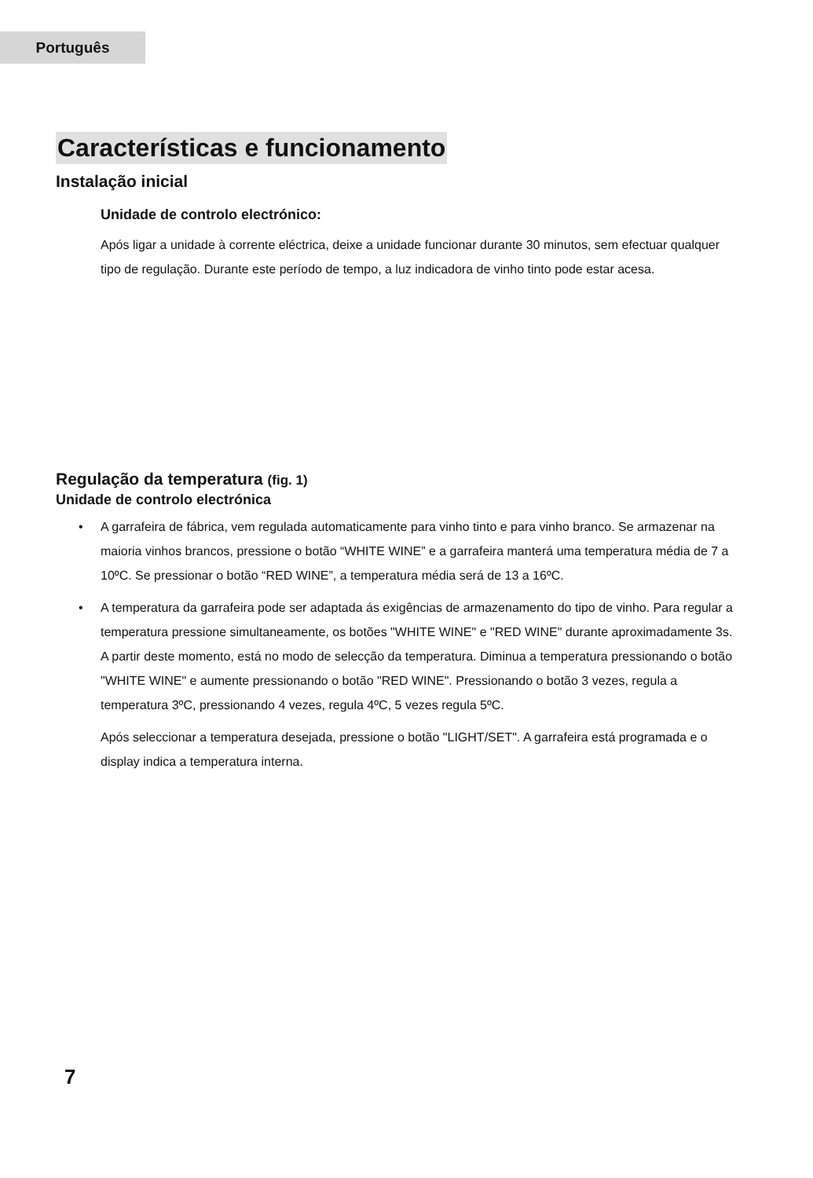Português
Características e funcionamento
Instalação inicial
Unidade de controlo electrónico:
Após ligar a unidade à corrente eléctrica, deixe a unidade funcionar durante 30 minutos, sem efectuar qualquer tipo de regulação. Durante este período de tempo, a luz indicadora de vinho tinto pode estar acesa.
Regulação da temperatura (fig. 1)
Unidade de controlo electrónica
• A garrafeira de fábrica, vem regulada automaticamente para vinho tinto e para vinho branco. Se armazenar na maioria vinhos brancos, pressione o botão “WHITE WINE” e a garrafeira manterá uma temperatura média de 7 a 10ºC. Se pressionar o botão “RED WINE”, a temperatura média será de 13 a 16ºC.
• A temperatura da garrafeira pode ser adaptada ás exigências de armazenamento do tipo de vinho. Para regular a temperatura pressione simultaneamente, os botões "WHITE WINE" e "RED WINE" durante aproximadamente 3s. A partir deste momento, está no modo de selecção da temperatura. Diminua a temperatura pressionando o botão "WHITE WINE" e aumente pressionando o botão "RED WINE". Pressionando o botão 3 vezes, regula a temperatura 3ºC, pressionando 4 vezes, regula 4ºC, 5 vezes regula 5ºC.
Após seleccionar a temperatura desejada, pressione o botão "LIGHT/SET". A garrafeira está programada e o display indica a temperatura interna.
7